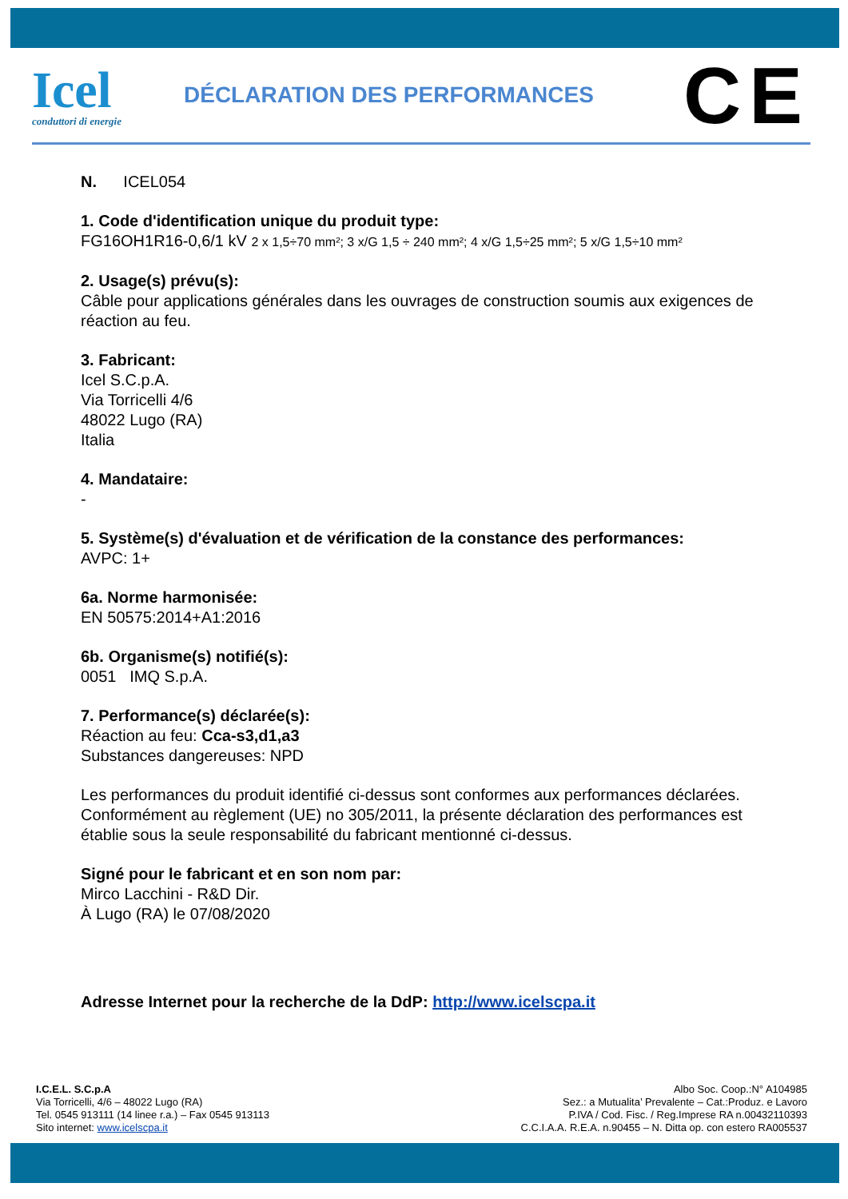Icel
conduttori di energie
DÉCLARATION DES PERFORMANCES
CE
N. ICEL054
1. Code d'identification unique du produit type:
FG16OH1R16-0,6/1 kV 2 x 1,5÷70 mm²; 3 x/G 1,5 ÷ 240 mm²; 4 x/G 1,5÷25 mm²; 5 x/G 1,5÷10 mm²
2. Usage(s) prévu(s):
Câble pour applications générales dans les ouvrages de construction soumis aux exigences de réaction au feu.
3. Fabricant:
Icel S.C.p.A.
Via Torricelli 4/6
48022 Lugo (RA)
Italia
4. Mandataire:
-
5. Système(s) d'évaluation et de vérification de la constance des performances:
AVPC: 1+
6a. Norme harmonisée:
EN 50575:2014+A1:2016
6b. Organisme(s) notifié(s):
0051 IMQ S.p.A.
7. Performance(s) déclarée(s):
Réaction au feu: Cca-s3,d1,a3
Substances dangereuses: NPD
Les performances du produit identifié ci-dessus sont conformes aux performances déclarées. Conformément au règlement (UE) no 305/2011, la présente déclaration des performances est établie sous la seule responsabilité du fabricant mentionné ci-dessus.
Signé pour le fabricant et en son nom par:
Mirco Lacchini - R&D Dir.
À Lugo (RA) le 07/08/2020
Adresse Internet pour la recherche de la DdP: http://www.icelscpa.it
I.C.E.L. S.C.p.A
Via Torricelli, 4/6 – 48022 Lugo (RA)
Tel. 0545 913111 (14 linee r.a.) – Fax 0545 913113
Sito internet: www.icelscpa.it
Albo Soc. Coop.:N° A104985
Sez.: a Mutualita’ Prevalente – Cat.:Produz. e Lavoro
P.IVA / Cod. Fisc. / Reg.Imprese RA n.00432110393
C.C.I.A.A. R.E.A. n.90455 – N. Ditta op. con estero RA005537